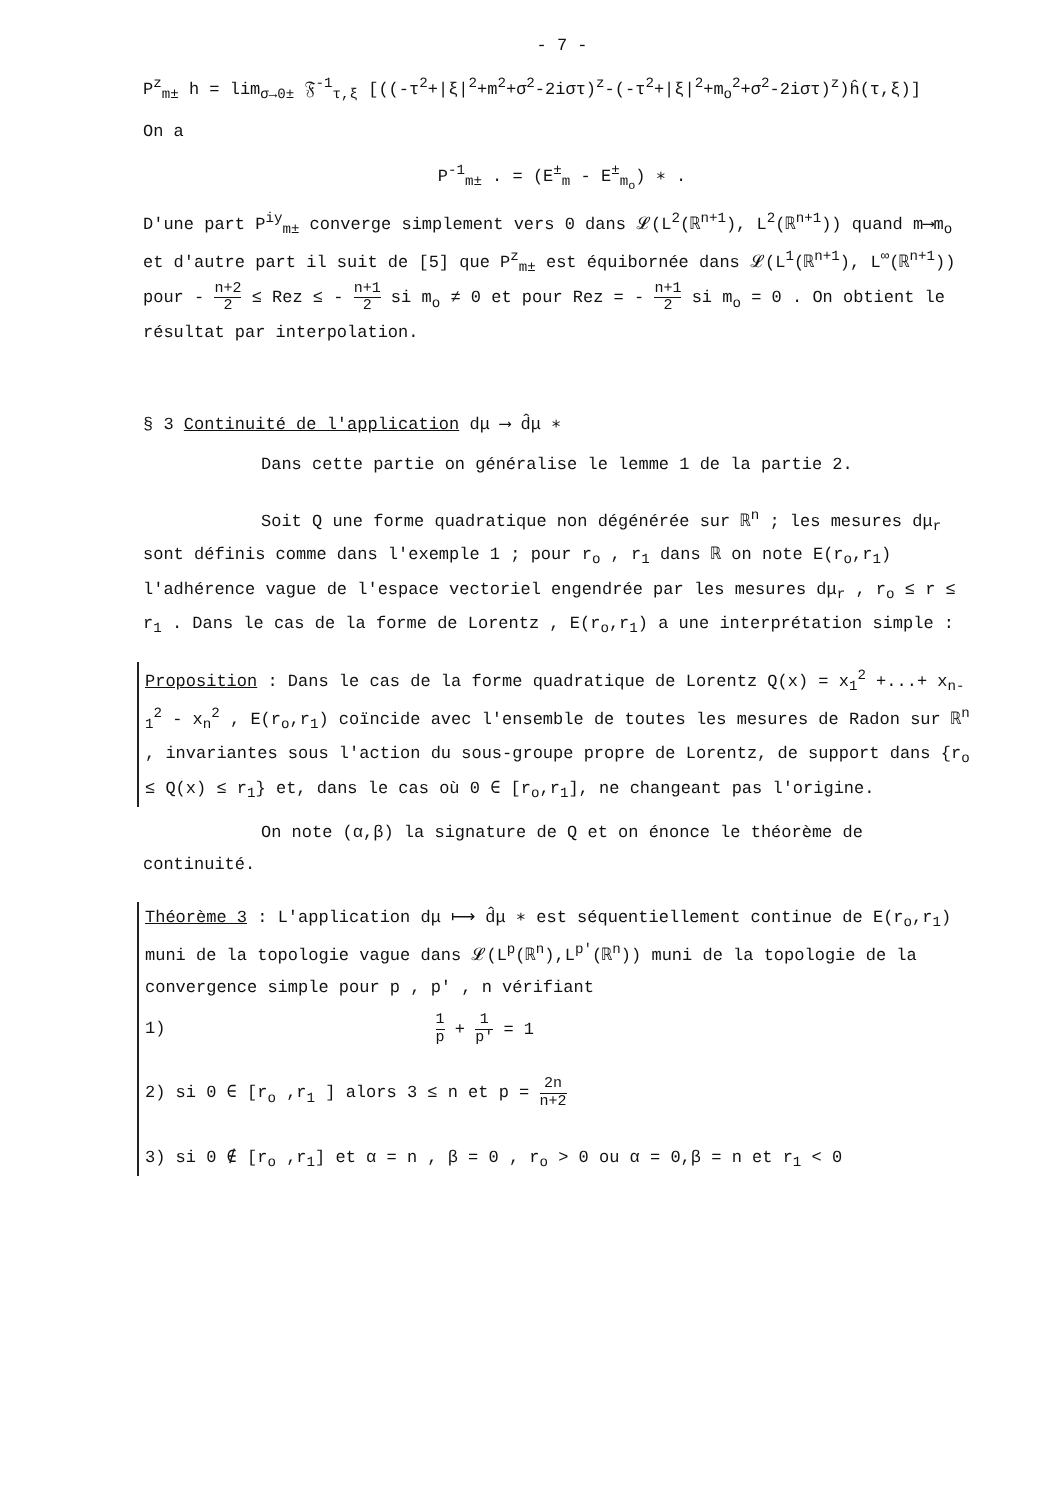- 7 -
P<sup>z</sup><sub>m±</sub> h = lim<sub>σ→0±</sub> 𝔉<sup>-1</sup><sub>τ,ξ</sub> [((-τ<sup>2</sup>+|ξ|<sup>2</sup>+m<sup>2</sup>+σ<sup>2</sup>-2iστ)<sup>z</sup>-(-τ<sup>2</sup>+|ξ|<sup>2</sup>+m<sub>o</sub><sup>2</sup>+σ<sup>2</sup>-2iστ)<sup>z</sup>)ĥ(τ,ξ)]
On a
P<sup>-1</sup><sub>m±</sub> . = (E<sup>±</sup><sub>m</sub> - E<sup>±</sup><sub>m<sub>o</sub></sub>) ∗ .
D'une part P<sup>iy</sup><sub>m±</sub> converge simplement vers 0 dans 𝓛(L<sup>2</sup>(ℝ<sup>n+1</sup>), L<sup>2</sup>(ℝ<sup>n+1</sup>)) quand m⟶m<sub>o</sub> et d'autre part il suit de [5] que P<sup>z</sup><sub>m±</sub> est équibornée dans 𝓛(L<sup>1</sup>(ℝ<sup>n+1</sup>), L<sup>∞</sup>(ℝ<sup>n+1</sup>)) pour - n+2 2 ≤ Rez ≤ - n+1 2 si m<sub>o</sub> ≠ 0 et pour Rez = - n+1 2 si m<sub>o</sub> = 0 . On obtient le résultat par interpolation.
§ 3 Continuité de l'application dμ ⟶ d̂μ ∗
Dans cette partie on généralise le lemme 1 de la partie 2.
Soit Q une forme quadratique non dégénérée sur ℝ<sup>n</sup> ; les mesures dμ<sub>r</sub> sont définis comme dans l'exemple 1 ; pour r<sub>o</sub> , r<sub>1</sub> dans ℝ on note E(r<sub>o</sub>,r<sub>1</sub>) l'adhérence vague de l'espace vectoriel engendrée par les mesures dμ<sub>r</sub> , r<sub>o</sub> ≤ r ≤ r<sub>1</sub> . Dans le cas de la forme de Lorentz , E(r<sub>o</sub>,r<sub>1</sub>) a une interprétation simple :
Proposition : Dans le cas de la forme quadratique de Lorentz Q(x) = x<sub>1</sub><sup>2</sup> +...+ x<sub>n-1</sub><sup>2</sup> - x<sub>n</sub><sup>2</sup> , E(r<sub>o</sub>,r<sub>1</sub>) coïncide avec l'ensemble de toutes les mesures de Radon sur ℝ<sup>n</sup> , invariantes sous l'action du sous-groupe propre de Lorentz, de support dans {r<sub>o</sub> ≤ Q(x) ≤ r<sub>1</sub>} et, dans le cas où 0 ∈ [r<sub>o</sub>,r<sub>1</sub>], ne changeant pas l'origine.
On note (α,β) la signature de Q et on énonce le théorème de continuité.
Théorème 3 : L'application dμ ⟼ d̂μ ∗ est séquentiellement continue de E(r<sub>o</sub>,r<sub>1</sub>) muni de la topologie vague dans 𝓛(L<sup>p</sup>(ℝ<sup>n</sup>),L<sup>p'</sup>(ℝ<sup>n</sup>)) muni de la topologie de la convergence simple pour p , p' , n vérifiant
1) 1 p + 1 p' = 1
2) si 0 ∈ [r<sub>o</sub> ,r<sub>1</sub> ] alors 3 ≤ n et p = 2n n+2
3) si 0 ∉ [r<sub>o</sub> ,r<sub>1</sub>] et α = n , β = 0 , r<sub>o</sub> > 0 ou α = 0,β = n et r<sub>1</sub> < 0